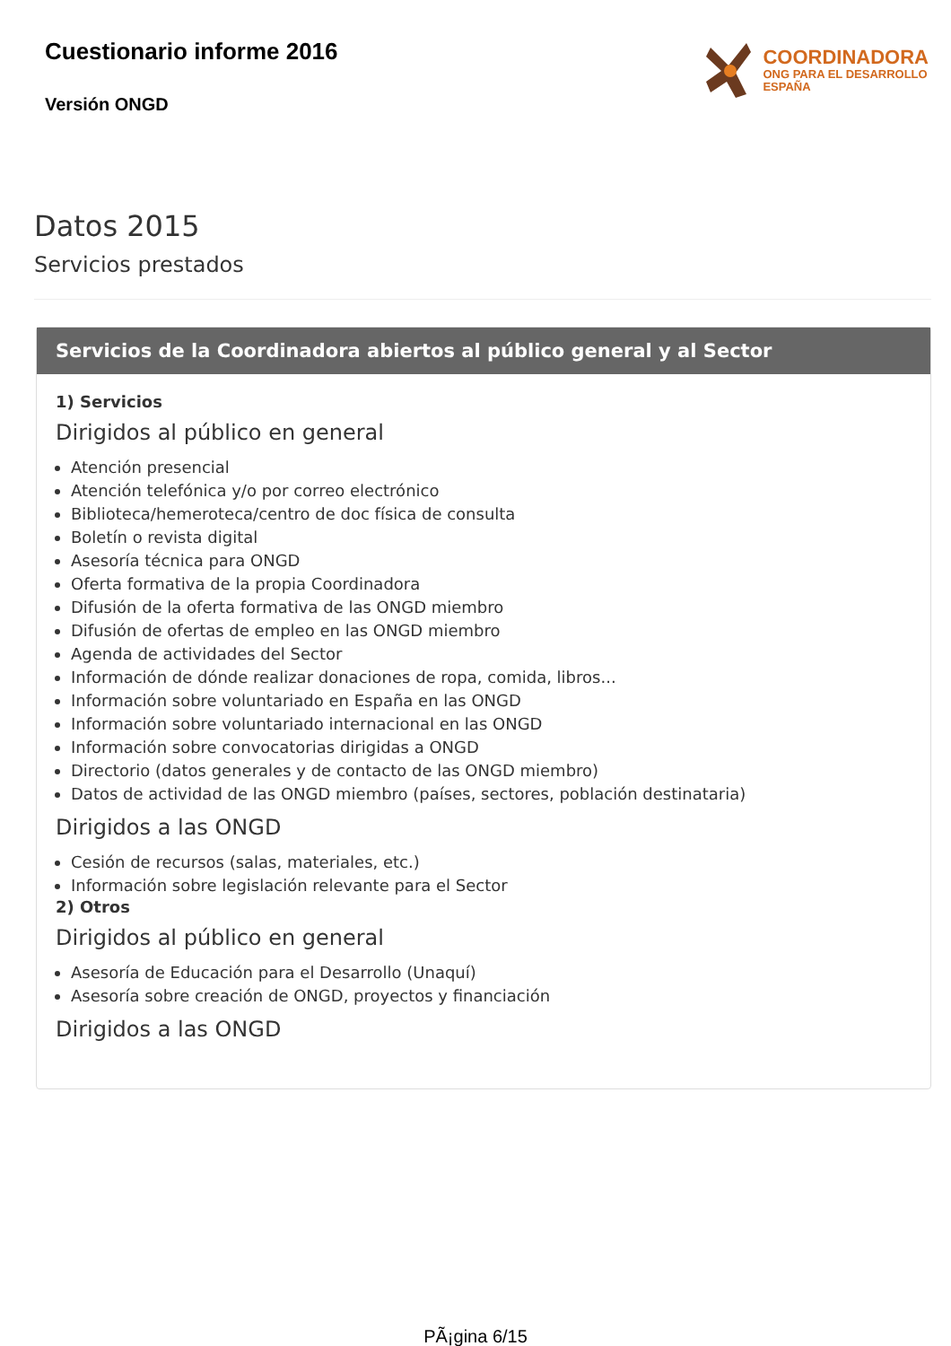Cuestionario informe 2016
Versión ONGD
COORDINADORA
ONG PARA EL DESARROLLO
ESPAÑA
Datos 2015
Servicios prestados
Servicios de la Coordinadora abiertos al público general y al Sector
1) Servicios
Dirigidos al público en general
Atención presencial
Atención telefónica y/o por correo electrónico
Biblioteca/hemeroteca/centro de doc física de consulta
Boletín o revista digital
Asesoría técnica para ONGD
Oferta formativa de la propia Coordinadora
Difusión de la oferta formativa de las ONGD miembro
Difusión de ofertas de empleo en las ONGD miembro
Agenda de actividades del Sector
Información de dónde realizar donaciones de ropa, comida, libros...
Información sobre voluntariado en España en las ONGD
Información sobre voluntariado internacional en las ONGD
Información sobre convocatorias dirigidas a ONGD
Directorio (datos generales y de contacto de las ONGD miembro)
Datos de actividad de las ONGD miembro (países, sectores, población destinataria)
Dirigidos a las ONGD
Cesión de recursos (salas, materiales, etc.)
Información sobre legislación relevante para el Sector
2) Otros
Dirigidos al público en general
Asesoría de Educación para el Desarrollo (Unaquí)
Asesoría sobre creación de ONGD, proyectos y financiación
Dirigidos a las ONGD
PÃ¡gina 6/15